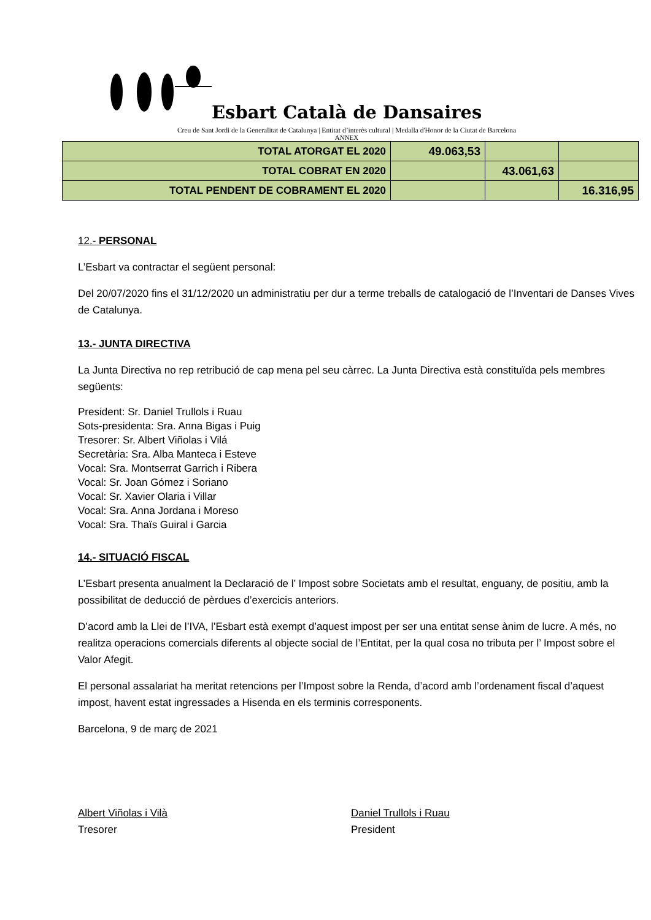Esbart Català de Dansaires
Creu de Sant Jordi de la Generalitat de Catalunya | Entitat d’interès cultural | Medalla d'Honor de la Ciutat de Barcelona
ANNEX
| TOTAL ATORGAT EL 2020 | 49.063,53 | | |
| TOTAL COBRAT EN 2020 | | 43.061,63 | |
| TOTAL PENDENT DE COBRAMENT EL 2020 | | | 16.316,95 |
12.- PERSONAL
L’Esbart va contractar el següent personal:
Del 20/07/2020 fins el 31/12/2020 un administratiu per dur a terme treballs de catalogació de l’Inventari de Danses Vives de Catalunya.
13.- JUNTA DIRECTIVA
La Junta Directiva no rep retribució de cap mena pel seu càrrec. La Junta Directiva està constituïda pels membres següents:
President: Sr. Daniel Trullols i Ruau
Sots-presidenta: Sra. Anna Bigas i Puig
Tresorer: Sr. Albert Viñolas i Vilá
Secretària: Sra. Alba Manteca i Esteve
Vocal: Sra. Montserrat Garrich i Ribera
Vocal: Sr. Joan Gómez i Soriano
Vocal: Sr. Xavier Olaria i Villar
Vocal: Sra. Anna Jordana i Moreso
Vocal: Sra. Thaïs Guiral i Garcia
14.- SITUACIÓ FISCAL
L’Esbart presenta anualment la Declaració de l’ Impost sobre Societats amb el resultat, enguany, de positiu, amb la possibilitat de deducció de pèrdues d’exercicis anteriors.
D’acord amb la Llei de l’IVA, l’Esbart està exempt d’aquest impost per ser una entitat sense ànim de lucre. A més, no realitza operacions comercials diferents al objecte social de l’Entitat, per la qual cosa no tributa per l’ Impost sobre el Valor Afegit.
El personal assalariat ha meritat retencions per l’Impost sobre la Renda, d’acord amb l’ordenament fiscal d’aquest impost, havent estat ingressades a Hisenda en els terminis corresponents.
Barcelona, 9 de març de 2021
Albert Viñolas i Vilà
Tresorer
Daniel Trullols i Ruau
President